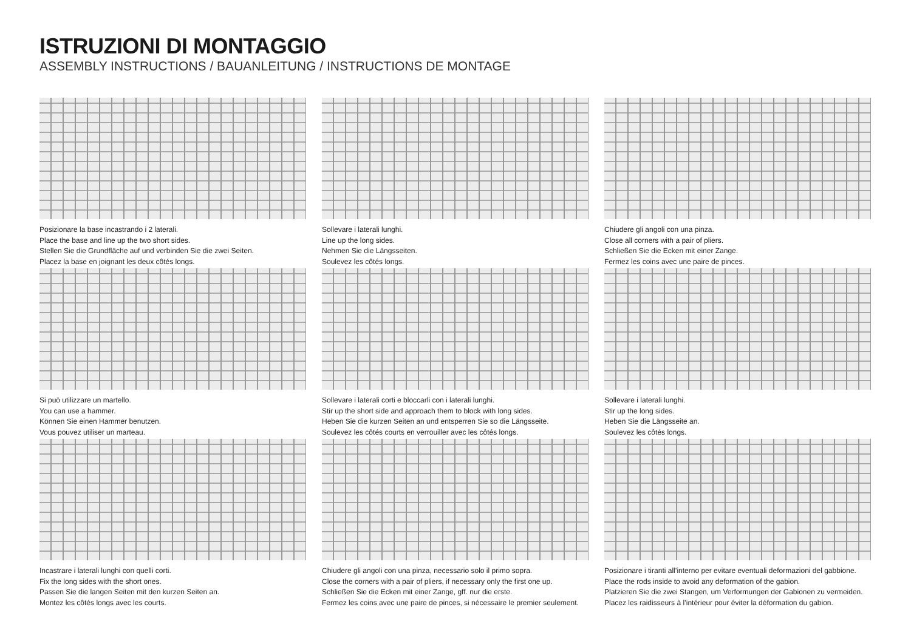ISTRUZIONI DI MONTAGGIO
ASSEMBLY INSTRUCTIONS / BAUANLEITUNG / INSTRUCTIONS DE MONTAGE
Posizionare la base incastrando i 2 laterali.
Place the base and line up the two short sides.
Stellen Sie die Grundfläche auf und verbinden Sie die zwei Seiten.
Placez la base en joignant les deux côtés longs.
Sollevare i laterali lunghi.
Line up the long sides.
Nehmen Sie die Längsseiten.
Soulevez les côtés longs.
Chiudere gli angoli con una pinza.
Close all corners with a pair of pliers.
Schließen Sie die Ecken mit einer Zange.
Fermez les coins avec une paire de pinces.
Si può utilizzare un martello.
You can use a hammer.
Können Sie einen Hammer benutzen.
Vous pouvez utiliser un marteau.
Sollevare i laterali corti e bloccarli con i laterali lunghi.
Stir up the short side and approach them to block with long sides.
Heben Sie die kurzen Seiten an und entsperren Sie so die Längsseite.
Soulevez les côtés courts en verrouiller avec les côtés longs.
Sollevare i laterali lunghi.
Stir up the long sides.
Heben Sie die Längsseite an.
Soulevez les côtés longs.
Incastrare i laterali lunghi con quelli corti.
Fix the long sides with the short ones.
Passen Sie die langen Seiten mit den kurzen Seiten an.
Montez les côtés longs avec les courts.
Chiudere gli angoli con una pinza, necessario solo il primo sopra.
Close the corners with a pair of pliers, if necessary only the first one up.
Schließen Sie die Ecken mit einer Zange, gff. nur die erste.
Fermez les coins avec une paire de pinces, si nécessaire le premier seulement.
Posizionare i tiranti all’interno per evitare eventuali deformazioni del gabbione.
Place the rods inside to avoid any deformation of the gabion.
Platzieren Sie die zwei Stangen, um Verformungen der Gabionen zu vermeiden.
Placez les raidisseurs à l’intérieur pour éviter la déformation du gabion.